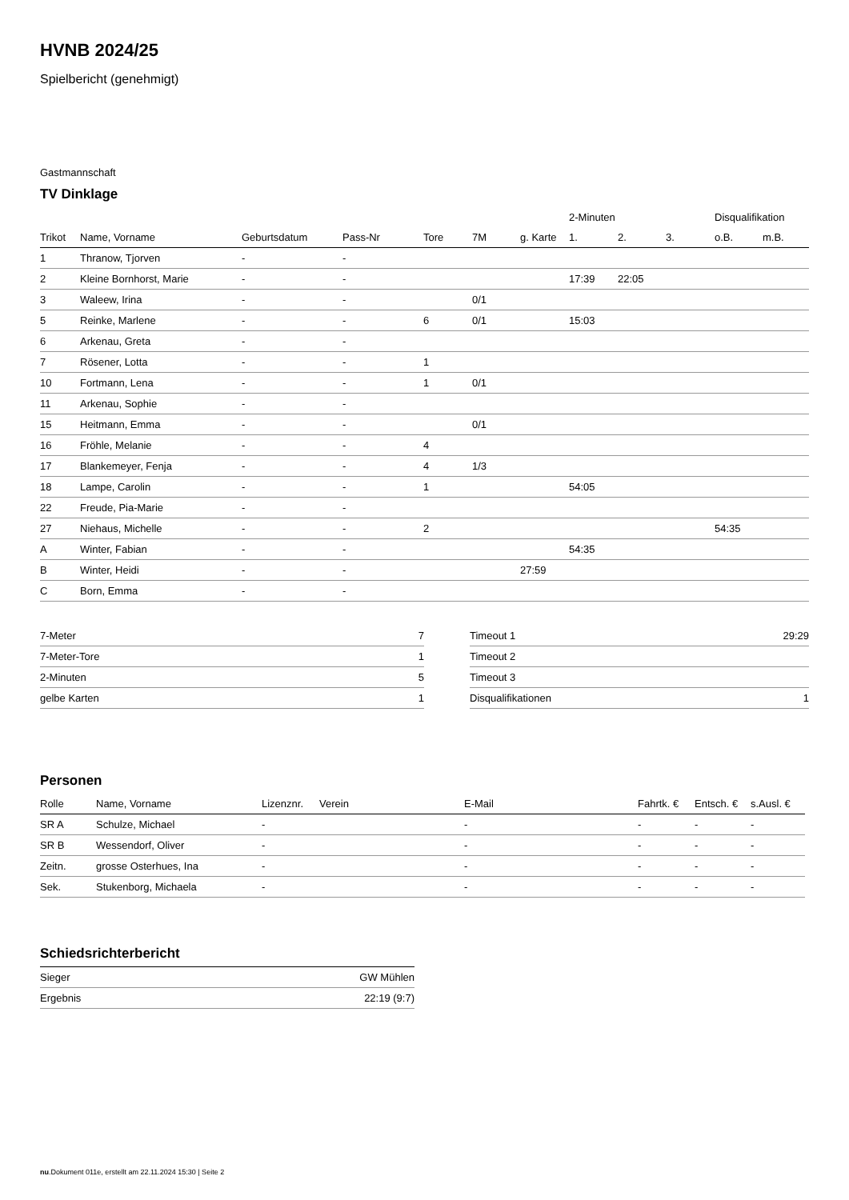HVNB 2024/25
Spielbericht (genehmigt)
Gastmannschaft
TV Dinklage
| | | | | | | | 2-Minuten | | | Disqualifikation | |
| --- | --- | --- | --- | --- | --- | --- | --- | --- | --- | --- | --- |
| Trikot | Name, Vorname | Geburtsdatum | Pass-Nr | Tore | 7M | g. Karte | 1. | 2. | 3. | o.B. | m.B. |
| 1 | Thranow, Tjorven | - | - | | | | | | | | |
| 2 | Kleine Bornhorst, Marie | - | - | | | | 17:39 | 22:05 | | | |
| 3 | Waleew, Irina | - | - | | 0/1 | | | | | | |
| 5 | Reinke, Marlene | - | - | 6 | 0/1 | | 15:03 | | | | |
| 6 | Arkenau, Greta | - | - | | | | | | | | |
| 7 | Rösener, Lotta | - | - | 1 | | | | | | | |
| 10 | Fortmann, Lena | - | - | 1 | 0/1 | | | | | | |
| 11 | Arkenau, Sophie | - | - | | | | | | | | |
| 15 | Heitmann, Emma | - | - | | 0/1 | | | | | | |
| 16 | Fröhle, Melanie | - | - | 4 | | | | | | | |
| 17 | Blankemeyer, Fenja | - | - | 4 | 1/3 | | | | | | |
| 18 | Lampe, Carolin | - | - | 1 | | | 54:05 | | | | |
| 22 | Freude, Pia-Marie | - | - | | | | | | | | |
| 27 | Niehaus, Michelle | - | - | 2 | | | | | | 54:35 | |
| A | Winter, Fabian | - | - | | | | 54:35 | | | | |
| B | Winter, Heidi | - | - | | | 27:59 | | | | | |
| C | Born, Emma | - | - | | | | | | | | |
| 7-Meter | 7 |
| 7-Meter-Tore | 1 |
| 2-Minuten | 5 |
| gelbe Karten | 1 |
| Timeout 1 | 29:29 |
| Timeout 2 | |
| Timeout 3 | |
| Disqualifikationen | 1 |
Personen
| Rolle | Name, Vorname | Lizenznr. | Verein | E-Mail | Fahrtk. € | Entsch. € | s.Ausl. € |
| --- | --- | --- | --- | --- | --- | --- | --- |
| SR A | Schulze, Michael | - | | - | - | - | - |
| SR B | Wessendorf, Oliver | - | | - | - | - | - |
| Zeitn. | grosse Osterhues, Ina | - | | - | - | - | - |
| Sek. | Stukenborg, Michaela | - | | - | - | - | - |
Schiedsrichterbericht
| Sieger | GW Mühlen |
| Ergebnis | 22:19 (9:7) |
nu.Dokument 011e, erstellt am 22.11.2024 15:30 | Seite 2